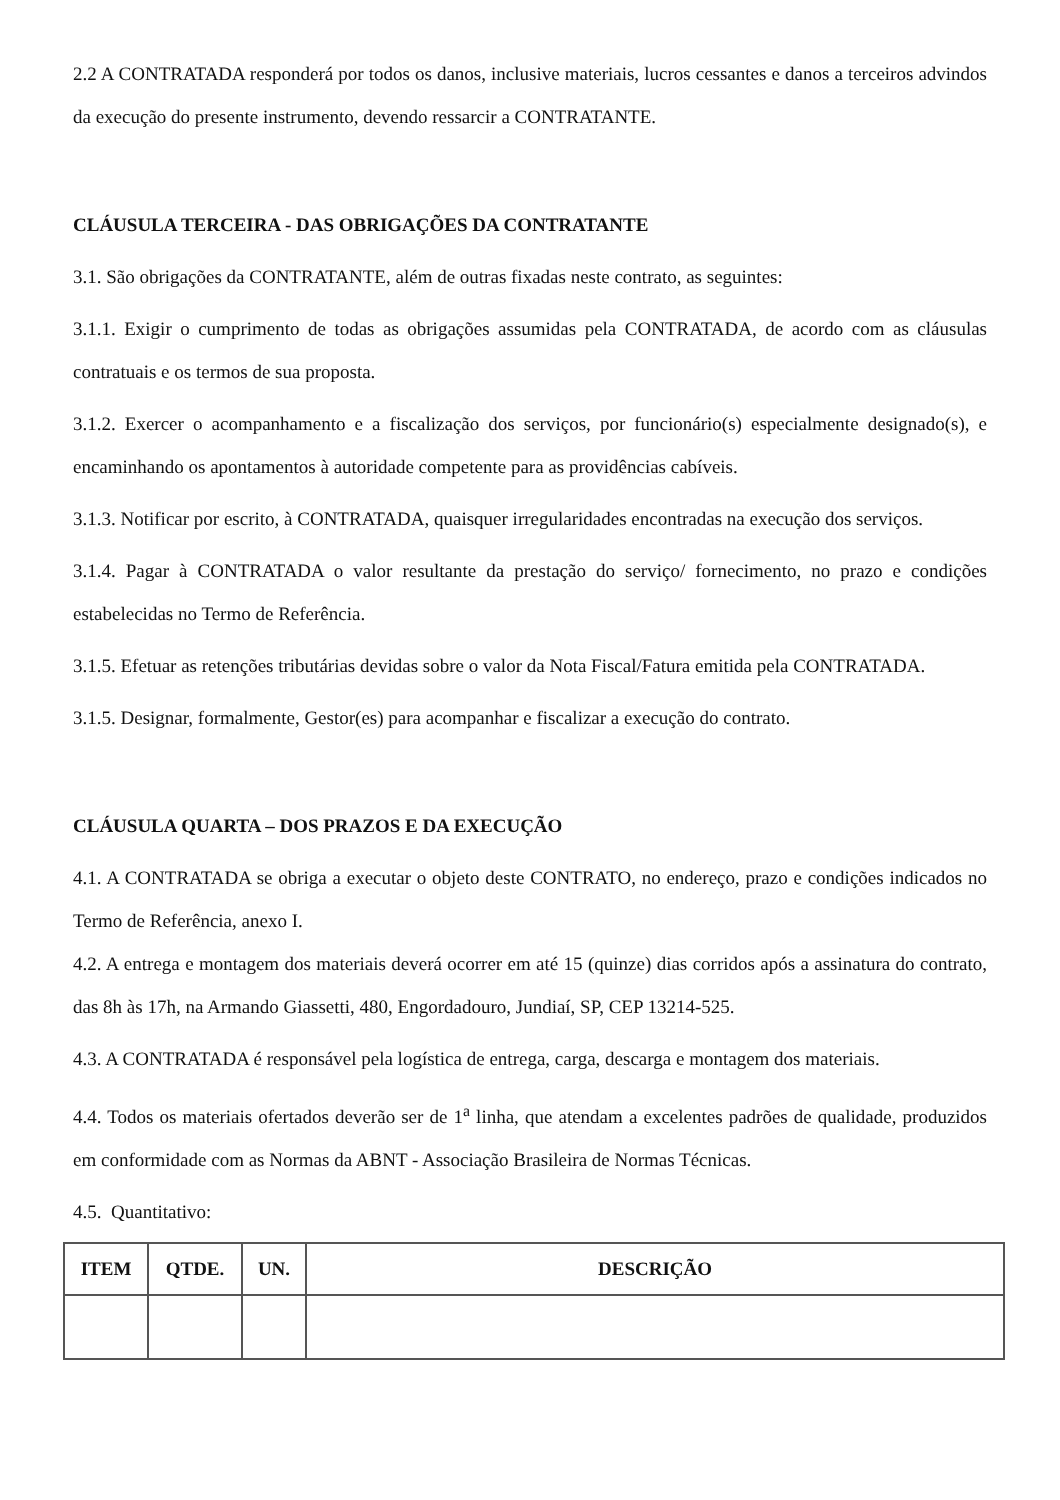2.2 A CONTRATADA responderá por todos os danos, inclusive materiais, lucros cessantes e danos a terceiros advindos da execução do presente instrumento, devendo ressarcir a CONTRATANTE.
CLÁUSULA TERCEIRA - DAS OBRIGAÇÕES DA CONTRATANTE
3.1. São obrigações da CONTRATANTE, além de outras fixadas neste contrato, as seguintes:
3.1.1. Exigir o cumprimento de todas as obrigações assumidas pela CONTRATADA, de acordo com as cláusulas contratuais e os termos de sua proposta.
3.1.2. Exercer o acompanhamento e a fiscalização dos serviços, por funcionário(s) especialmente designado(s), e encaminhando os apontamentos à autoridade competente para as providências cabíveis.
3.1.3. Notificar por escrito, à CONTRATADA, quaisquer irregularidades encontradas na execução dos serviços.
3.1.4. Pagar à CONTRATADA o valor resultante da prestação do serviço/ fornecimento, no prazo e condições estabelecidas no Termo de Referência.
3.1.5. Efetuar as retenções tributárias devidas sobre o valor da Nota Fiscal/Fatura emitida pela CONTRATADA.
3.1.5. Designar, formalmente, Gestor(es) para acompanhar e fiscalizar a execução do contrato.
CLÁUSULA QUARTA – DOS PRAZOS E DA EXECUÇÃO
4.1. A CONTRATADA se obriga a executar o objeto deste CONTRATO, no endereço, prazo e condições indicados no Termo de Referência, anexo I.
4.2. A entrega e montagem dos materiais deverá ocorrer em até 15 (quinze) dias corridos após a assinatura do contrato, das 8h às 17h, na Armando Giassetti, 480, Engordadouro, Jundiaí, SP, CEP 13214-525.
4.3. A CONTRATADA é responsável pela logística de entrega, carga, descarga e montagem dos materiais.
4.4. Todos os materiais ofertados deverão ser de 1<sup>a</sup> linha, que atendam a excelentes padrões de qualidade, produzidos em conformidade com as Normas da ABNT - Associação Brasileira de Normas Técnicas.
4.5. Quantitativo:
| ITEM | QTDE. | UN. | DESCRIÇÃO |
| --- | --- | --- | --- |